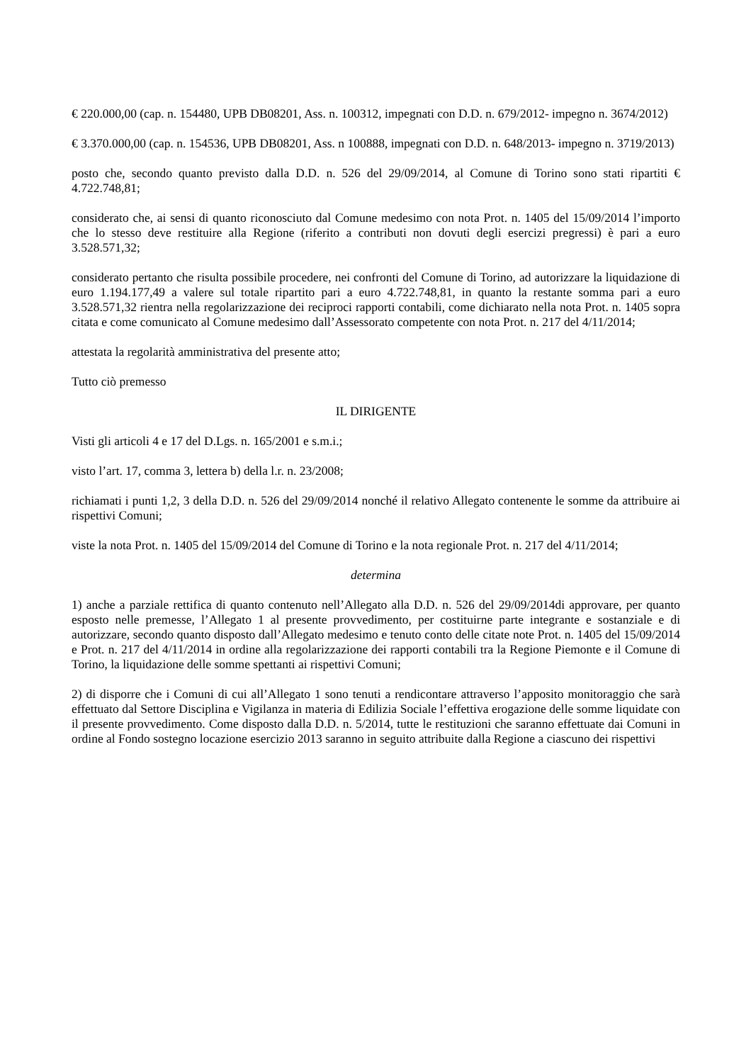€ 220.000,00 (cap. n. 154480, UPB DB08201, Ass. n. 100312, impegnati con D.D. n. 679/2012- impegno n. 3674/2012)
€ 3.370.000,00 (cap. n. 154536, UPB DB08201, Ass. n 100888, impegnati con D.D. n. 648/2013- impegno n. 3719/2013)
posto che, secondo quanto previsto dalla D.D. n. 526 del 29/09/2014, al Comune di Torino sono stati ripartiti € 4.722.748,81;
considerato che, ai sensi di quanto riconosciuto dal Comune medesimo con nota Prot. n. 1405 del 15/09/2014 l’importo che lo stesso deve restituire alla Regione (riferito a contributi non dovuti degli esercizi pregressi) è pari a euro 3.528.571,32;
considerato pertanto che risulta possibile procedere, nei confronti del Comune di Torino, ad autorizzare la liquidazione di euro 1.194.177,49 a valere sul totale ripartito pari a euro 4.722.748,81, in quanto la restante somma pari a euro 3.528.571,32 rientra nella regolarizzazione dei reciproci rapporti contabili, come dichiarato nella nota Prot. n. 1405 sopra citata e come comunicato al Comune medesimo dall’Assessorato competente con nota Prot. n. 217 del 4/11/2014;
attestata la regolarità amministrativa del presente atto;
Tutto ciò premesso
IL DIRIGENTE
Visti gli articoli 4 e 17 del D.Lgs. n. 165/2001 e s.m.i.;
visto l’art. 17, comma 3, lettera b) della l.r. n. 23/2008;
richiamati i punti 1,2, 3 della D.D. n. 526 del 29/09/2014 nonché il relativo Allegato contenente le somme da attribuire ai rispettivi Comuni;
viste la nota Prot. n. 1405 del 15/09/2014 del Comune di Torino e la nota regionale Prot. n. 217 del 4/11/2014;
determina
1) anche a parziale rettifica di quanto contenuto nell’Allegato alla D.D. n. 526 del 29/09/2014di approvare, per quanto esposto nelle premesse, l’Allegato 1 al presente provvedimento, per costituirne parte integrante e sostanziale e di autorizzare, secondo quanto disposto dall’Allegato medesimo e tenuto conto delle citate note Prot. n. 1405 del 15/09/2014 e Prot. n. 217 del 4/11/2014 in ordine alla regolarizzazione dei rapporti contabili tra la Regione Piemonte e il Comune di Torino, la liquidazione delle somme spettanti ai rispettivi Comuni;
2) di disporre che i Comuni di cui all’Allegato 1 sono tenuti a rendicontare attraverso l’apposito monitoraggio che sarà effettuato dal Settore Disciplina e Vigilanza in materia di Edilizia Sociale l’effettiva erogazione delle somme liquidate con il presente provvedimento. Come disposto dalla D.D. n. 5/2014, tutte le restituzioni che saranno effettuate dai Comuni in ordine al Fondo sostegno locazione esercizio 2013 saranno in seguito attribuite dalla Regione a ciascuno dei rispettivi